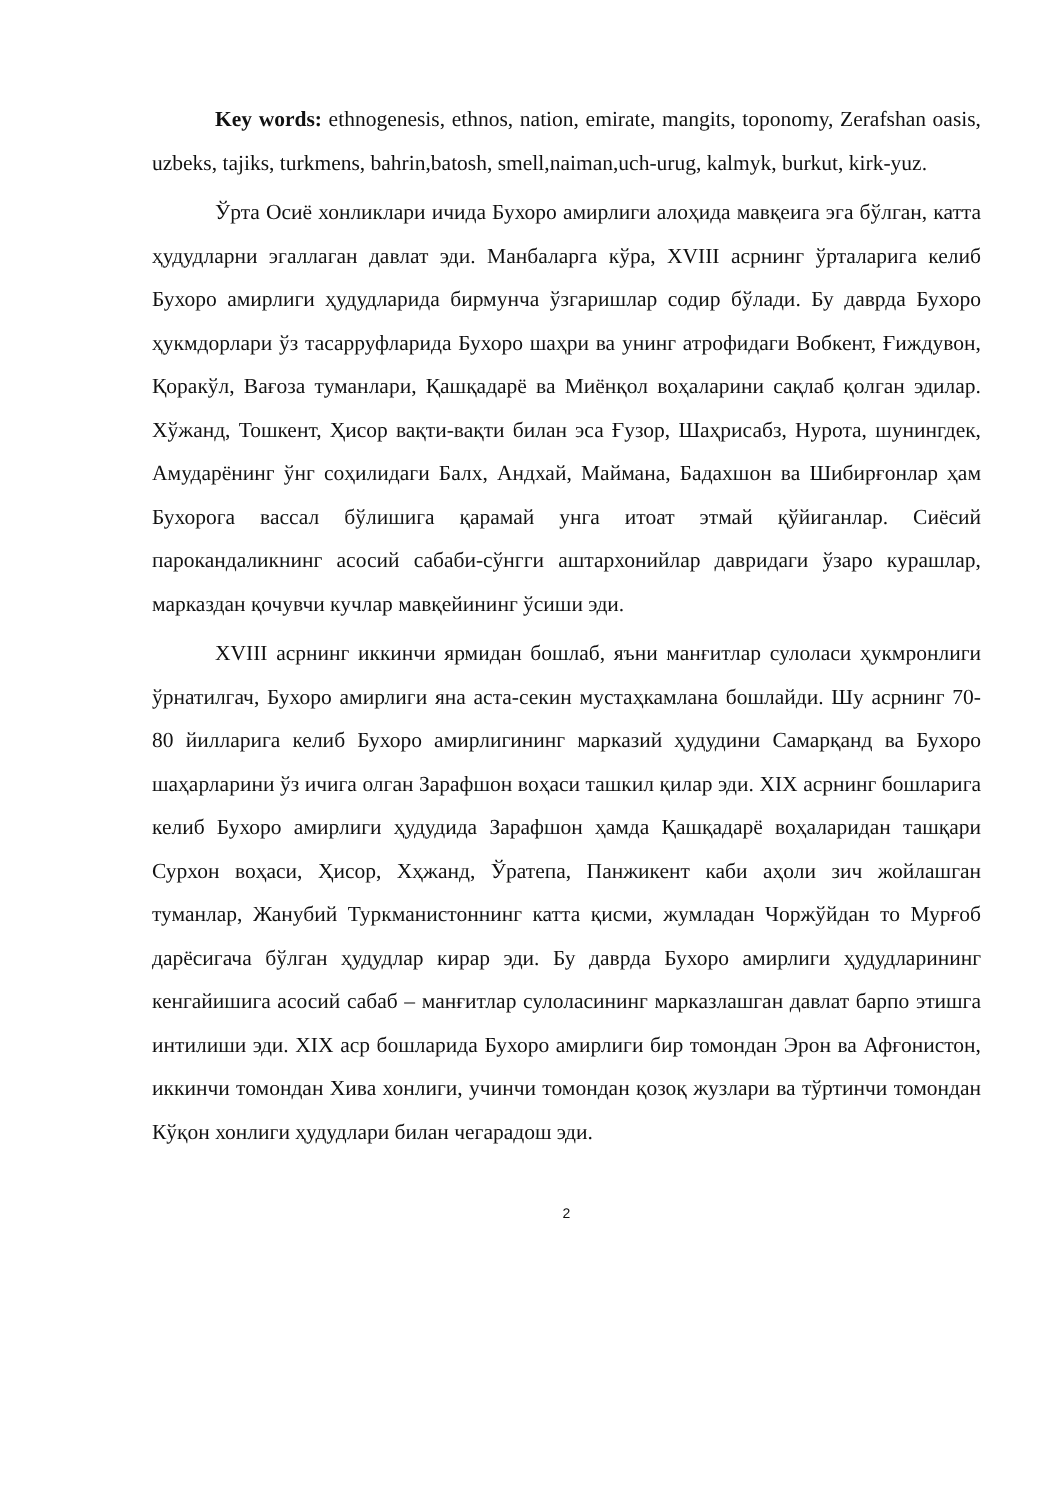Key words: ethnogenesis, ethnos, nation, emirate, mangits, toponomy, Zerafshan oasis, uzbeks, tajiks, turkmens, bahrin,batosh, smell,naiman,uch-urug, kalmyk, burkut, kirk-yuz.
Ўрта Осиё хонликлари ичида Бухоро амирлиги алоҳида мавқеига эга бўлган, катта ҳудудларни эгаллаган давлат эди. Манбаларга кўра, XVIII асрнинг ўрталарига келиб Бухоро амирлиги ҳудудларида бирмунча ўзгаришлар содир бўлади. Бу даврда Бухоро ҳукмдорлари ўз тасарруфларида Бухоро шаҳри ва унинг атрофидаги Вобкент, Ғиждувон, Қоракўл, Вағоза туманлари, Қашқадарё ва Миёнқол воҳаларини сақлаб қолган эдилар. Хўжанд, Тошкент, Ҳисор вақти-вақти билан эса Ғузор, Шаҳрисабз, Нурота, шунингдек, Амударёнинг ўнг соҳилидаги Балх, Андхай, Маймана, Бадахшон ва Шибирғонлар ҳам Бухорога вассал бўлишига қарамай унга итоат этмай қўйиганлар. Сиёсий парокандаликнинг асосий сабаби-сўнгги аштархонийлар давридаги ўзаро курашлар, марказдан қочувчи кучлар мавқейининг ўсиши эди.
XVIII асрнинг иккинчи ярмидан бошлаб, яъни манғитлар сулоласи ҳукмронлиги ўрнатилгач, Бухоро амирлиги яна аста-секин мустаҳкамлана бошлайди. Шу асрнинг 70-80 йилларига келиб Бухоро амирлигининг марказий ҳудудини Самарқанд ва Бухоро шаҳарларини ўз ичига олган Зарафшон воҳаси ташкил қилар эди. XIX асрнинг бошларига келиб Бухоро амирлиги ҳудудида Зарафшон ҳамда Қашқадарё воҳаларидан ташқари Сурхон воҳаси, Ҳисор, Хҳжанд, Ўратепа, Панжикент каби аҳоли зич жойлашган туманлар, Жанубий Туркманистоннинг катта қисми, жумладан Чоржўйдан то Мурғоб дарёсигача бўлган ҳудудлар кирар эди. Бу даврда Бухоро амирлиги ҳудудларининг кенгайишига асосий сабаб – манғитлар сулоласининг марказлашган давлат барпо этишга интилиши эди. XIX аср бошларида Бухоро амирлиги бир томондан Эрон ва Афғонистон, иккинчи томондан Хива хонлиги, учинчи томондан қозоқ жузлари ва тўртинчи томондан Кўқон хонлиги ҳудудлари билан чегарадош эди.
2